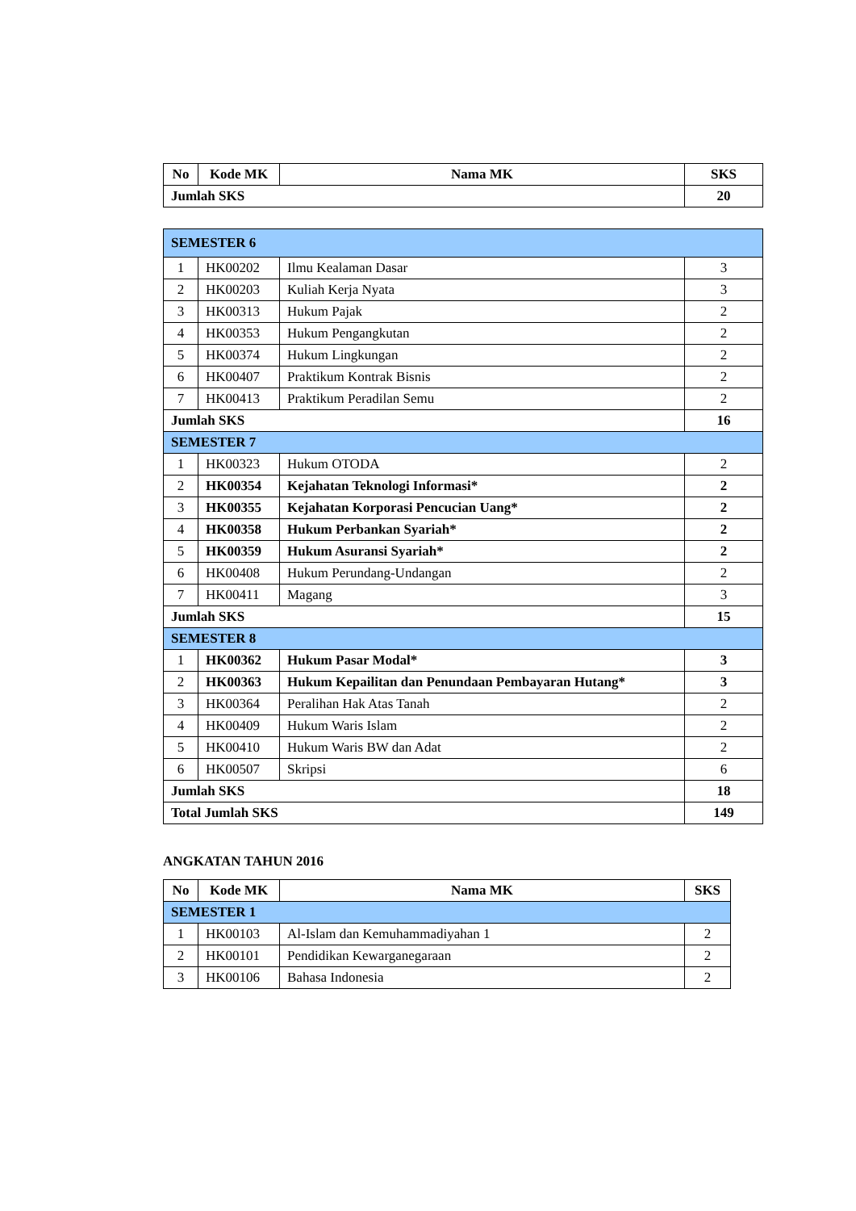| No | Kode MK | Nama MK | SKS |
| --- | --- | --- | --- |
| Jumlah SKS | | | 20 |
| SEMESTER 6 | | | |
| 1 | HK00202 | Ilmu Kealaman Dasar | 3 |
| 2 | HK00203 | Kuliah Kerja Nyata | 3 |
| 3 | HK00313 | Hukum Pajak | 2 |
| 4 | HK00353 | Hukum Pengangkutan | 2 |
| 5 | HK00374 | Hukum Lingkungan | 2 |
| 6 | HK00407 | Praktikum Kontrak Bisnis | 2 |
| 7 | HK00413 | Praktikum Peradilan Semu | 2 |
| Jumlah SKS | | | 16 |
| SEMESTER 7 | | | |
| 1 | HK00323 | Hukum OTODA | 2 |
| 2 | HK00354 | Kejahatan Teknologi Informasi* | 2 |
| 3 | HK00355 | Kejahatan Korporasi Pencucian Uang* | 2 |
| 4 | HK00358 | Hukum Perbankan Syariah* | 2 |
| 5 | HK00359 | Hukum Asuransi Syariah* | 2 |
| 6 | HK00408 | Hukum Perundang-Undangan | 2 |
| 7 | HK00411 | Magang | 3 |
| Jumlah SKS | | | 15 |
| SEMESTER 8 | | | |
| 1 | HK00362 | Hukum Pasar Modal* | 3 |
| 2 | HK00363 | Hukum Kepailitan dan Penundaan Pembayaran Hutang* | 3 |
| 3 | HK00364 | Peralihan Hak Atas Tanah | 2 |
| 4 | HK00409 | Hukum Waris Islam | 2 |
| 5 | HK00410 | Hukum Waris BW dan Adat | 2 |
| 6 | HK00507 | Skripsi | 6 |
| Jumlah SKS | | | 18 |
| Total Jumlah SKS | | | 149 |
ANGKATAN TAHUN 2016
| No | Kode MK | Nama MK | SKS |
| --- | --- | --- | --- |
| SEMESTER 1 | | | |
| 1 | HK00103 | Al-Islam dan Kemuhammadiyahan 1 | 2 |
| 2 | HK00101 | Pendidikan Kewarganegaraan | 2 |
| 3 | HK00106 | Bahasa Indonesia | 2 |